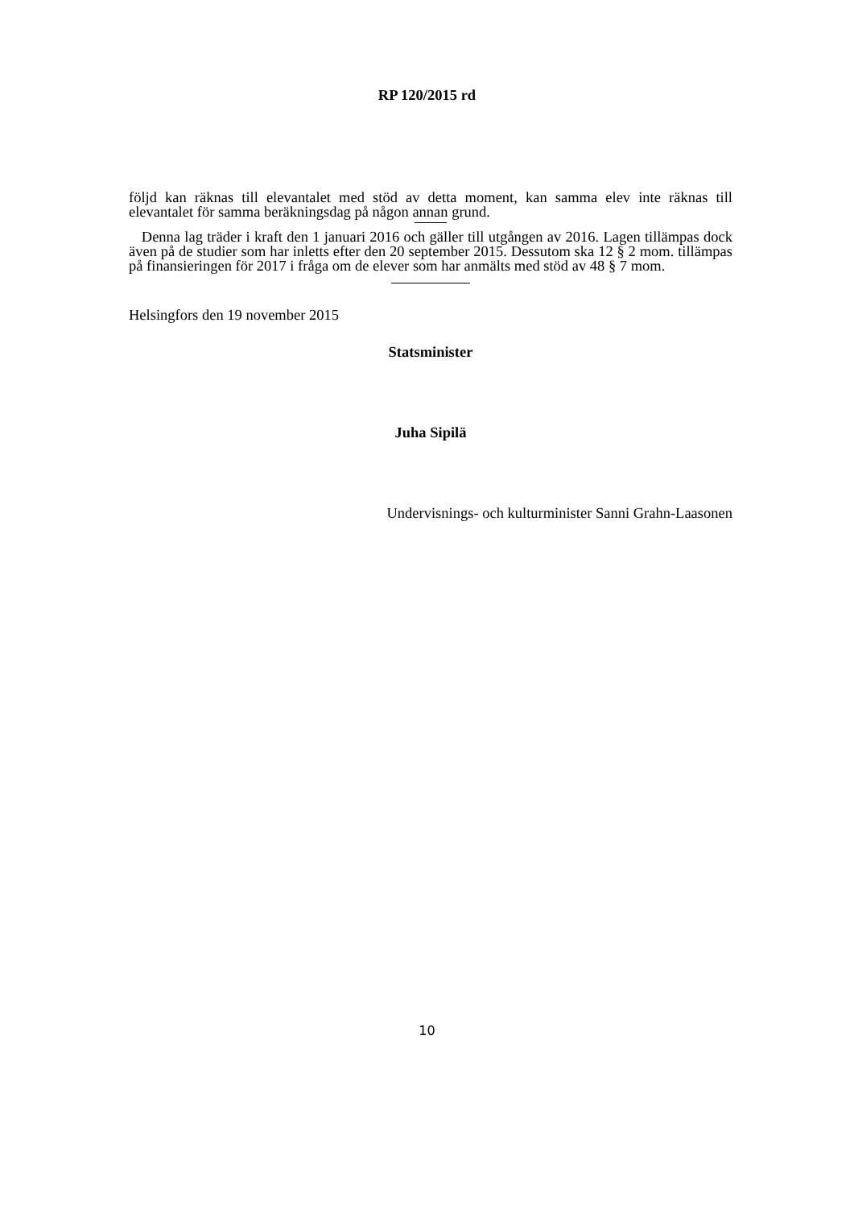RP 120/2015 rd
följd kan räknas till elevantalet med stöd av detta moment, kan samma elev inte räknas till elevantalet för samma beräkningsdag på någon annan grund.
Denna lag träder i kraft den 1 januari 2016 och gäller till utgången av 2016. Lagen tillämpas dock även på de studier som har inletts efter den 20 september 2015. Dessutom ska 12 § 2 mom. tillämpas på finansieringen för 2017 i fråga om de elever som har anmälts med stöd av 48 § 7 mom.
Helsingfors den 19 november 2015
Statsminister
Juha Sipilä
Undervisnings- och kulturminister Sanni Grahn-Laasonen
10